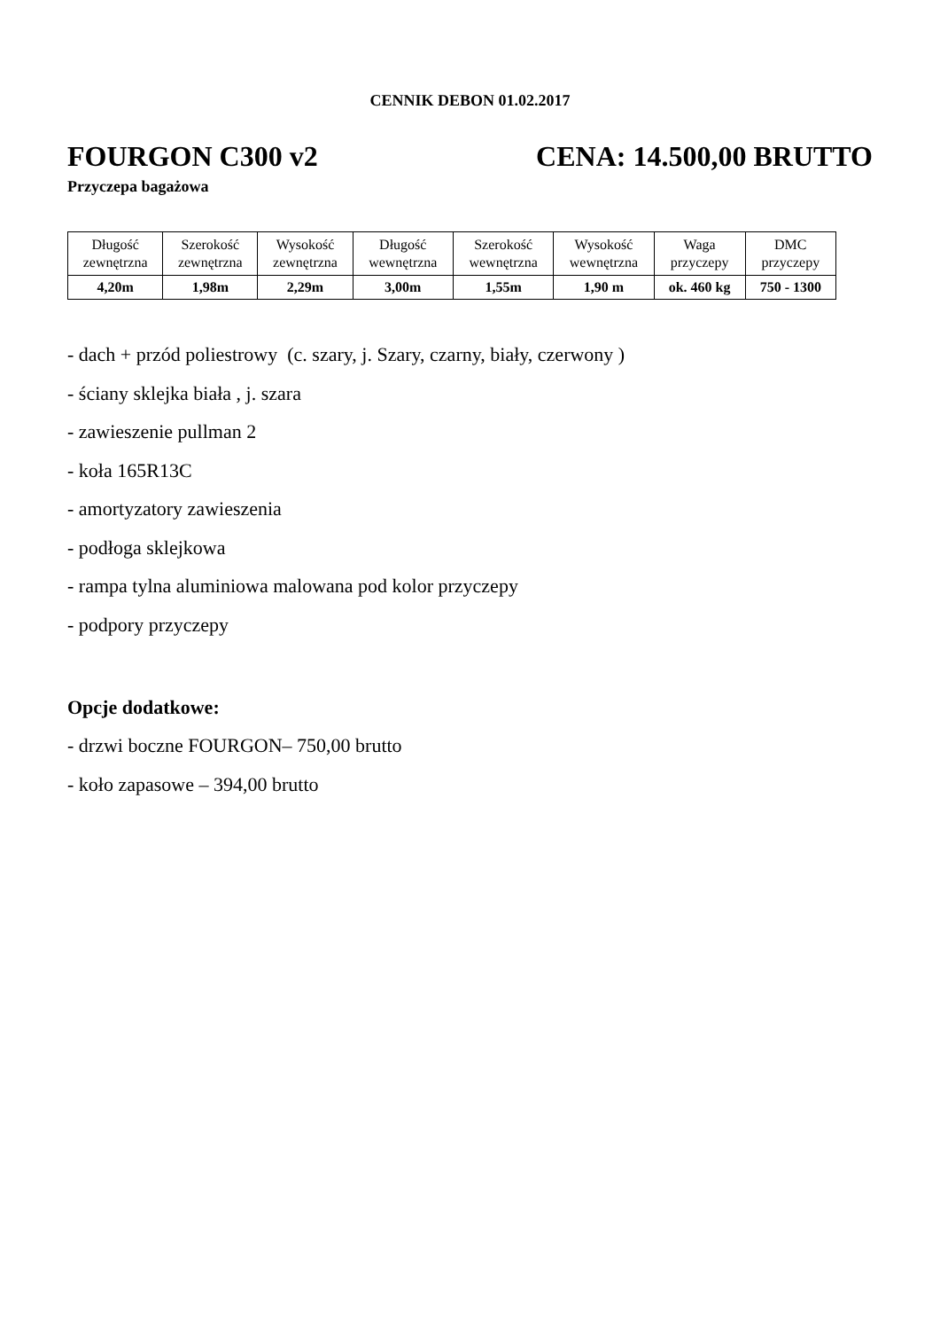CENNIK DEBON 01.02.2017
FOURGON C300 v2 CENA: 14.500,00 BRUTTO
Przyczepa bagażowa
| Długość zewnętrzna | Szerokość zewnętrzna | Wysokość zewnętrzna | Długość wewnętrzna | Szerokość wewnętrzna | Wysokość wewnętrzna | Waga przyczepy | DMC przyczepy |
| --- | --- | --- | --- | --- | --- | --- | --- |
| 4,20m | 1,98m | 2,29m | 3,00m | 1,55m | 1,90 m | ok. 460 kg | 750 - 1300 |
- dach + przód poliestrowy (c. szary, j. Szary, czarny, biały, czerwony )
- ściany sklejka biała , j. szara
- zawieszenie pullman 2
- koła 165R13C
- amortyzatory zawieszenia
- podłoga sklejkowa
- rampa tylna aluminiowa malowana pod kolor przyczepy
- podpory przyczepy
Opcje dodatkowe:
- drzwi boczne FOURGON– 750,00 brutto
- koło zapasowe – 394,00 brutto